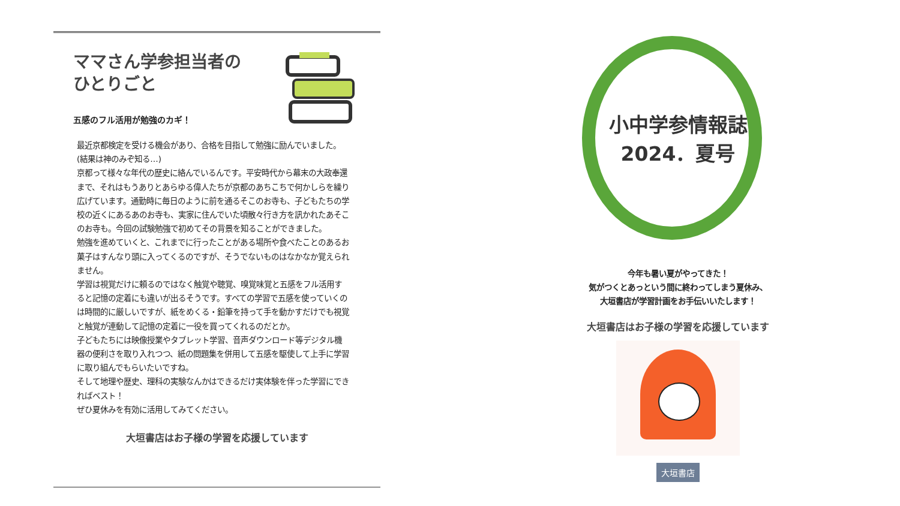ママさん学参担当者の
ひとりごと
五感のフル活用が勉強のカギ！
最近京都検定を受ける機会があり、合格を目指して勉強に励んでいました。(結果は神のみぞ知る…)
京都って様々な年代の歴史に絡んでいるんです。平安時代から幕末の大政奉還まで、それはもうありとあらゆる偉人たちが京都のあちこちで何かしらを繰り広げています。通勤時に毎日のように前を通るそこのお寺も、子どもたちの学校の近くにあるあのお寺も、実家に住んでいた頃散々行き方を訊かれたあそこのお寺も。今回の試験勉強で初めてその背景を知ることができました。
勉強を進めていくと、これまでに行ったことがある場所や食べたことのあるお菓子はすんなり頭に入ってくるのですが、そうでないものはなかなか覚えられません。
学習は視覚だけに頼るのではなく触覚や聴覚、嗅覚味覚と五感をフル活用すると記憶の定着にも違いが出るそうです。すべての学習で五感を使っていくのは時間的に厳しいですが、紙をめくる・鉛筆を持って手を動かすだけでも視覚と触覚が連動して記憶の定着に一役を買ってくれるのだとか。
子どもたちには映像授業やタブレット学習、音声ダウンロード等デジタル機器の便利さを取り入れつつ、紙の問題集を併用して五感を駆使して上手に学習に取り組んでもらいたいですね。
そして地理や歴史、理科の実験なんかはできるだけ実体験を伴った学習にできればベスト！
ぜひ夏休みを有効に活用してみてください。
大垣書店はお子様の学習を応援しています
小中学参情報誌
2024．夏号
今年も暑い夏がやってきた！
気がつくとあっという間に終わってしまう夏休み、
大垣書店が学習計画をお手伝いいたします！
大垣書店はお子様の学習を応援しています
大垣書店